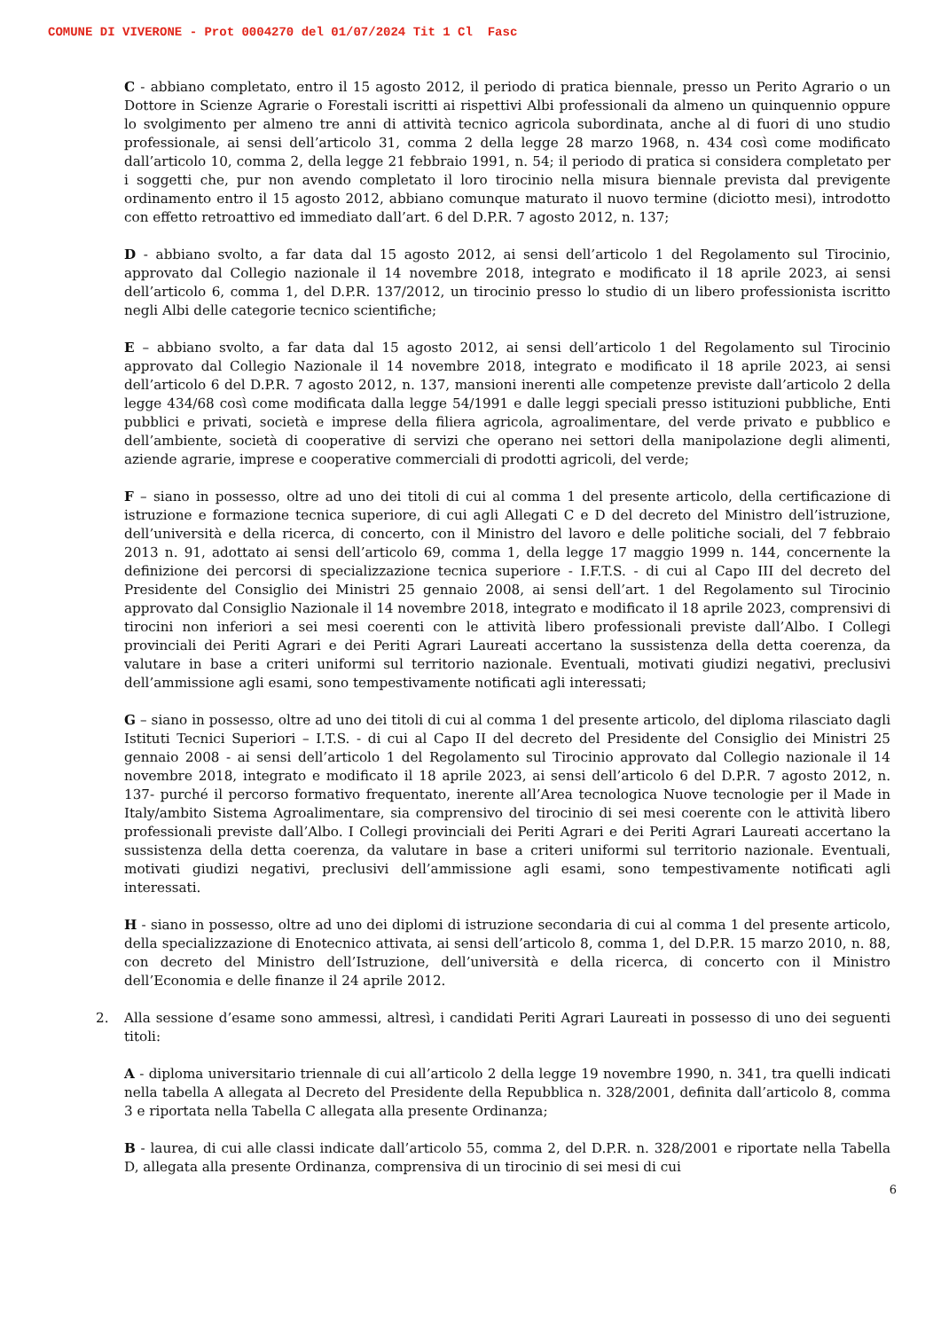COMUNE DI VIVERONE - Prot 0004270 del 01/07/2024 Tit 1 Cl Fasc
C - abbiano completato, entro il 15 agosto 2012, il periodo di pratica biennale, presso un Perito Agrario o un Dottore in Scienze Agrarie o Forestali iscritti ai rispettivi Albi professionali da almeno un quinquennio oppure lo svolgimento per almeno tre anni di attività tecnico agricola subordinata, anche al di fuori di uno studio professionale, ai sensi dell’articolo 31, comma 2 della legge 28 marzo 1968, n. 434 così come modificato dall’articolo 10, comma 2, della legge 21 febbraio 1991, n. 54; il periodo di pratica si considera completato per i soggetti che, pur non avendo completato il loro tirocinio nella misura biennale prevista dal previgente ordinamento entro il 15 agosto 2012, abbiano comunque maturato il nuovo termine (diciotto mesi), introdotto con effetto retroattivo ed immediato dall’art. 6 del D.P.R. 7 agosto 2012, n. 137;
D - abbiano svolto, a far data dal 15 agosto 2012, ai sensi dell’articolo 1 del Regolamento sul Tirocinio, approvato dal Collegio nazionale il 14 novembre 2018, integrato e modificato il 18 aprile 2023, ai sensi dell’articolo 6, comma 1, del D.P.R. 137/2012, un tirocinio presso lo studio di un libero professionista iscritto negli Albi delle categorie tecnico scientifiche;
E – abbiano svolto, a far data dal 15 agosto 2012, ai sensi dell’articolo 1 del Regolamento sul Tirocinio approvato dal Collegio Nazionale il 14 novembre 2018, integrato e modificato il 18 aprile 2023, ai sensi dell’articolo 6 del D.P.R. 7 agosto 2012, n. 137, mansioni inerenti alle competenze previste dall’articolo 2 della legge 434/68 così come modificata dalla legge 54/1991 e dalle leggi speciali presso istituzioni pubbliche, Enti pubblici e privati, società e imprese della filiera agricola, agroalimentare, del verde privato e pubblico e dell’ambiente, società di cooperative di servizi che operano nei settori della manipolazione degli alimenti, aziende agrarie, imprese e cooperative commerciali di prodotti agricoli, del verde;
F – siano in possesso, oltre ad uno dei titoli di cui al comma 1 del presente articolo, della certificazione di istruzione e formazione tecnica superiore, di cui agli Allegati C e D del decreto del Ministro dell’istruzione, dell’università e della ricerca, di concerto, con il Ministro del lavoro e delle politiche sociali, del 7 febbraio 2013 n. 91, adottato ai sensi dell’articolo 69, comma 1, della legge 17 maggio 1999 n. 144, concernente la definizione dei percorsi di specializzazione tecnica superiore - I.F.T.S. - di cui al Capo III del decreto del Presidente del Consiglio dei Ministri 25 gennaio 2008, ai sensi dell’art. 1 del Regolamento sul Tirocinio approvato dal Consiglio Nazionale il 14 novembre 2018, integrato e modificato il 18 aprile 2023, comprensivi di tirocini non inferiori a sei mesi coerenti con le attività libero professionali previste dall’Albo. I Collegi provinciali dei Periti Agrari e dei Periti Agrari Laureati accertano la sussistenza della detta coerenza, da valutare in base a criteri uniformi sul territorio nazionale. Eventuali, motivati giudizi negativi, preclusivi dell’ammissione agli esami, sono tempestivamente notificati agli interessati;
G – siano in possesso, oltre ad uno dei titoli di cui al comma 1 del presente articolo, del diploma rilasciato dagli Istituti Tecnici Superiori – I.T.S. - di cui al Capo II del decreto del Presidente del Consiglio dei Ministri 25 gennaio 2008 - ai sensi dell’articolo 1 del Regolamento sul Tirocinio approvato dal Collegio nazionale il 14 novembre 2018, integrato e modificato il 18 aprile 2023, ai sensi dell’articolo 6 del D.P.R. 7 agosto 2012, n. 137- purché il percorso formativo frequentato, inerente all’Area tecnologica Nuove tecnologie per il Made in Italy/ambito Sistema Agroalimentare, sia comprensivo del tirocinio di sei mesi coerente con le attività libero professionali previste dall’Albo. I Collegi provinciali dei Periti Agrari e dei Periti Agrari Laureati accertano la sussistenza della detta coerenza, da valutare in base a criteri uniformi sul territorio nazionale. Eventuali, motivati giudizi negativi, preclusivi dell’ammissione agli esami, sono tempestivamente notificati agli interessati.
H - siano in possesso, oltre ad uno dei diplomi di istruzione secondaria di cui al comma 1 del presente articolo, della specializzazione di Enotecnico attivata, ai sensi dell’articolo 8, comma 1, del D.P.R. 15 marzo 2010, n. 88, con decreto del Ministro dell’Istruzione, dell’università e della ricerca, di concerto con il Ministro dell’Economia e delle finanze il 24 aprile 2012.
2. Alla sessione d’esame sono ammessi, altresì, i candidati Periti Agrari Laureati in possesso di uno dei seguenti titoli:
A - diploma universitario triennale di cui all’articolo 2 della legge 19 novembre 1990, n. 341, tra quelli indicati nella tabella A allegata al Decreto del Presidente della Repubblica n. 328/2001, definita dall’articolo 8, comma 3 e riportata nella Tabella C allegata alla presente Ordinanza;
B - laurea, di cui alle classi indicate dall’articolo 55, comma 2, del D.P.R. n. 328/2001 e riportate nella Tabella D, allegata alla presente Ordinanza, comprensiva di un tirocinio di sei mesi di cui
6